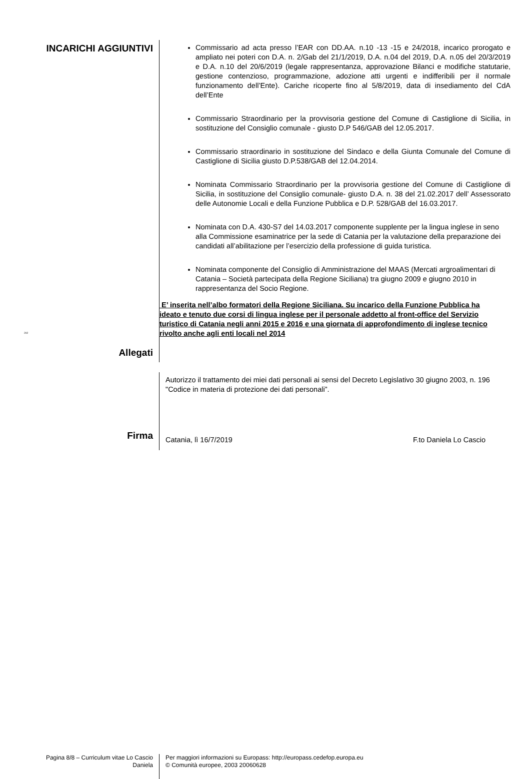INCARICHI AGGIUNTIVI
Commissario ad acta presso l’EAR con DD.AA. n.10 -13 -15 e 24/2018, incarico prorogato e ampliato nei poteri con D.A. n. 2/Gab del 21/1/2019, D.A. n.04 del 2019, D.A. n.05 del 20/3/2019 e D.A. n.10 del 20/6/2019 (legale rappresentanza, approvazione Bilanci e modifiche statutarie, gestione contenzioso, programmazione, adozione atti urgenti e indifferibili per il normale funzionamento dell’Ente). Cariche ricoperte fino al 5/8/2019, data di insediamento del CdA dell’Ente
Commissario Straordinario per la provvisoria gestione del Comune di Castiglione di Sicilia, in sostituzione del Consiglio comunale - giusto D.P 546/GAB del 12.05.2017.
Commissario straordinario in sostituzione del Sindaco e della Giunta Comunale del Comune di Castiglione di Sicilia giusto D.P.538/GAB del 12.04.2014.
Nominata Commissario Straordinario per la provvisoria gestione del Comune di Castiglione di Sicilia, in sostituzione del Consiglio comunale- giusto D.A. n. 38 del 21.02.2017 dell’ Assessorato delle Autonomie Locali e della Funzione Pubblica e D.P. 528/GAB del 16.03.2017.
Nominata con D.A. 430-S7 del 14.03.2017 componente supplente per la lingua inglese in seno alla Commissione esaminatrice per la sede di Catania per la valutazione della preparazione dei candidati all’abilitazione per l’esercizio della professione di guida turistica.
Nominata componente del Consiglio di Amministrazione del MAAS (Mercati argroalimentari di Catania – Società partecipata della Regione Siciliana) tra giugno 2009 e giugno 2010 in rappresentanza del Socio Regione.
E’ inserita nell’albo formatori della Regione Siciliana. Su incarico della Funzione Pubblica ha ideato e tenuto due corsi di lingua inglese per il personale addetto al front-office del Servizio turistico di Catania negli anni 2015 e 2016 e una giornata di approfondimento di inglese tecnico rivolto anche agli enti locali nel 2014
Allegati
202
Autorizzo il trattamento dei miei dati personali ai sensi del Decreto Legislativo 30 giugno 2003, n. 196 "Codice in materia di protezione dei dati personali”.
Firma
Catania, lì 16/7/2019 F.to Daniela Lo Cascio
Pagina 8/8 – Curriculum vitae Lo Cascio Daniela
Per maggiori informazioni su Europass: http://europass.cedefop.europa.eu
© Comunità europee, 2003 20060628